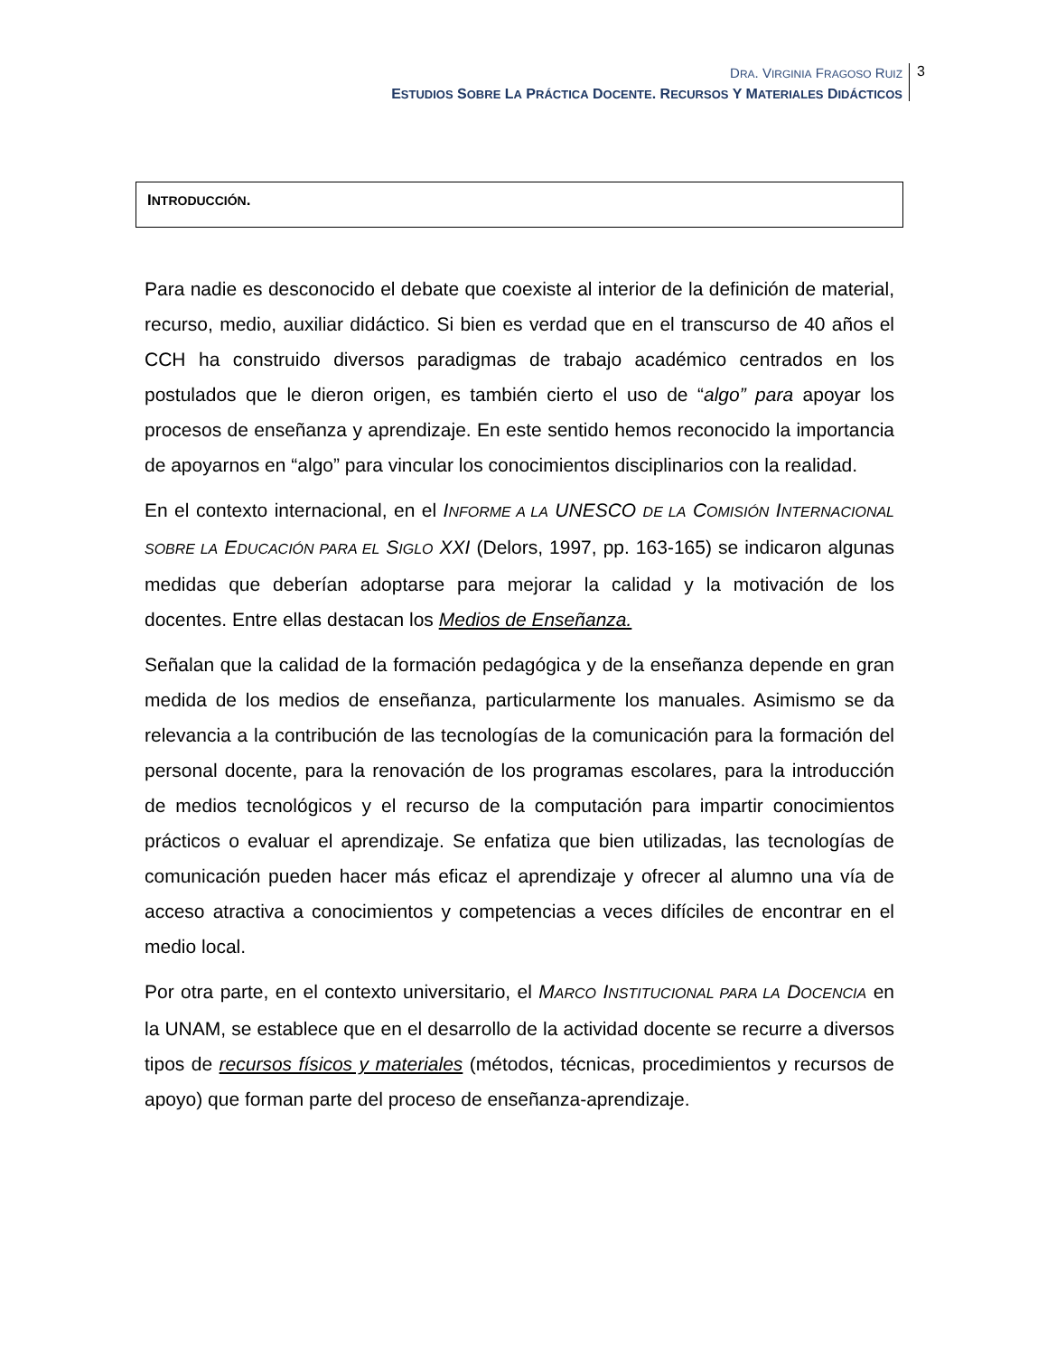DRA. VIRGINIA FRAGOSO RUIZ
ESTUDIOS SOBRE LA PRÁCTICA DOCENTE. RECURSOS Y MATERIALES DIDÁCTICOS
3
INTRODUCCIÓN.
Para nadie es desconocido el debate que coexiste al interior de la definición de material, recurso, medio, auxiliar didáctico. Si bien es verdad que en el transcurso de 40 años el CCH ha construido diversos paradigmas de trabajo académico centrados en los postulados que le dieron origen, es también cierto el uso de “algo” para apoyar los procesos de enseñanza y aprendizaje. En este sentido hemos reconocido la importancia de apoyarnos en “algo” para vincular los conocimientos disciplinarios con la realidad.
En el contexto internacional, en el INFORME A LA UNESCO DE LA COMISIÓN INTERNACIONAL SOBRE LA EDUCACIÓN PARA EL SIGLO XXI (Delors, 1997, pp. 163-165) se indicaron algunas medidas que deberían adoptarse para mejorar la calidad y la motivación de los docentes. Entre ellas destacan los Medios de Enseñanza.
Señalan que la calidad de la formación pedagógica y de la enseñanza depende en gran medida de los medios de enseñanza, particularmente los manuales. Asimismo se da relevancia a la contribución de las tecnologías de la comunicación para la formación del personal docente, para la renovación de los programas escolares, para la introducción de medios tecnológicos y el recurso de la computación para impartir conocimientos prácticos o evaluar el aprendizaje. Se enfatiza que bien utilizadas, las tecnologías de comunicación pueden hacer más eficaz el aprendizaje y ofrecer al alumno una vía de acceso atractiva a conocimientos y competencias a veces difíciles de encontrar en el medio local.
Por otra parte, en el contexto universitario, el MARCO INSTITUCIONAL PARA LA DOCENCIA en la UNAM, se establece que en el desarrollo de la actividad docente se recurre a diversos tipos de recursos físicos y materiales (métodos, técnicas, procedimientos y recursos de apoyo) que forman parte del proceso de enseñanza-aprendizaje.